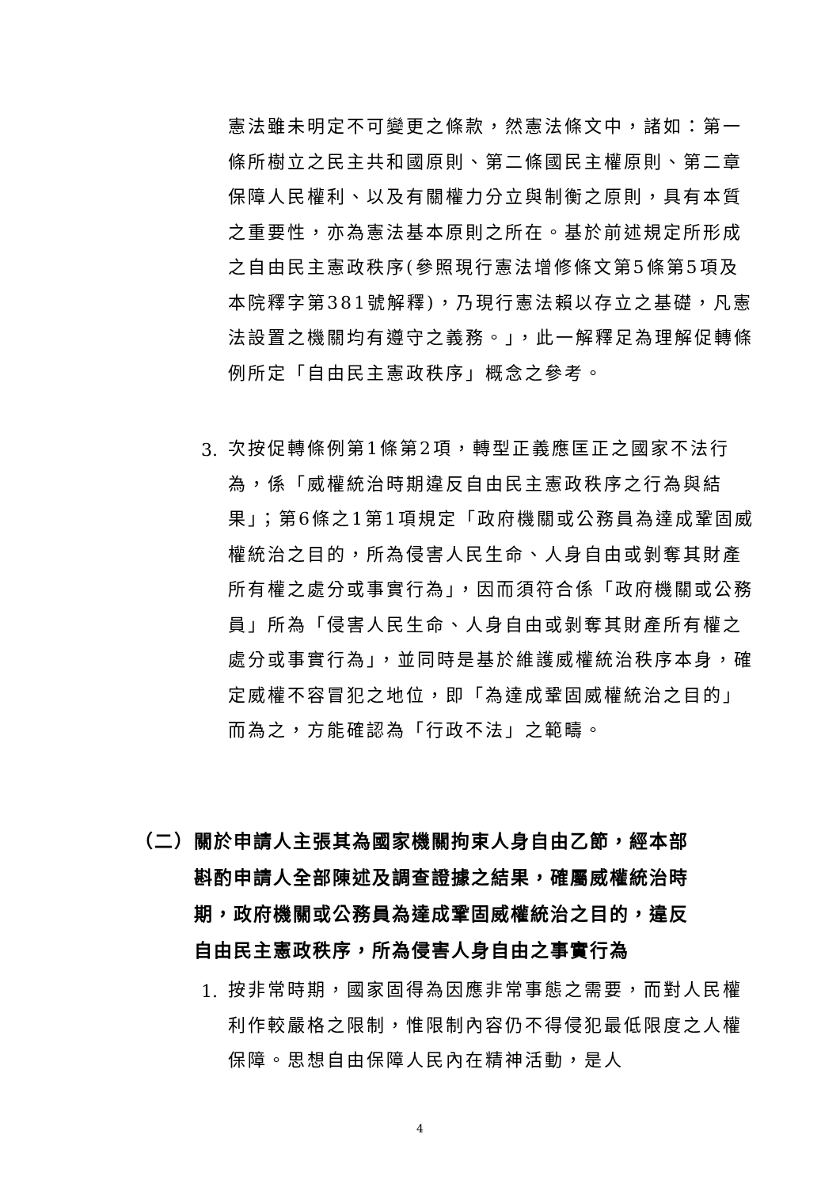憲法雖未明定不可變更之條款，然憲法條文中，諸如：第一條所樹立之民主共和國原則、第二條國民主權原則、第二章保障人民權利、以及有關權力分立與制衡之原則，具有本質之重要性，亦為憲法基本原則之所在。基於前述規定所形成之自由民主憲政秩序(參照現行憲法增修條文第5條第5項及本院釋字第381號解釋)，乃現行憲法賴以存立之基礎，凡憲法設置之機關均有遵守之義務。」，此一解釋足為理解促轉條例所定「自由民主憲政秩序」概念之參考。
3.
次按促轉條例第1條第2項，轉型正義應匡正之國家不法行為，係「威權統治時期違反自由民主憲政秩序之行為與結果」；第6條之1第1項規定「政府機關或公務員為達成鞏固威權統治之目的，所為侵害人民生命、人身自由或剝奪其財產所有權之處分或事實行為」，因而須符合係「政府機關或公務員」所為「侵害人民生命、人身自由或剝奪其財產所有權之處分或事實行為」，並同時是基於維護威權統治秩序本身，確定威權不容冒犯之地位，即「為達成鞏固威權統治之目的」而為之，方能確認為「行政不法」之範疇。
（二）關於申請人主張其為國家機關拘束人身自由乙節，經本部
　　　斟酌申請人全部陳述及調查證據之結果，確屬威權統治時
　　　期，政府機關或公務員為達成鞏固威權統治之目的，違反
　　　自由民主憲政秩序，所為侵害人身自由之事實行為
1.
按非常時期，國家固得為因應非常事態之需要，而對人民權利作較嚴格之限制，惟限制內容仍不得侵犯最低限度之人權保障。思想自由保障人民內在精神活動，是人
4